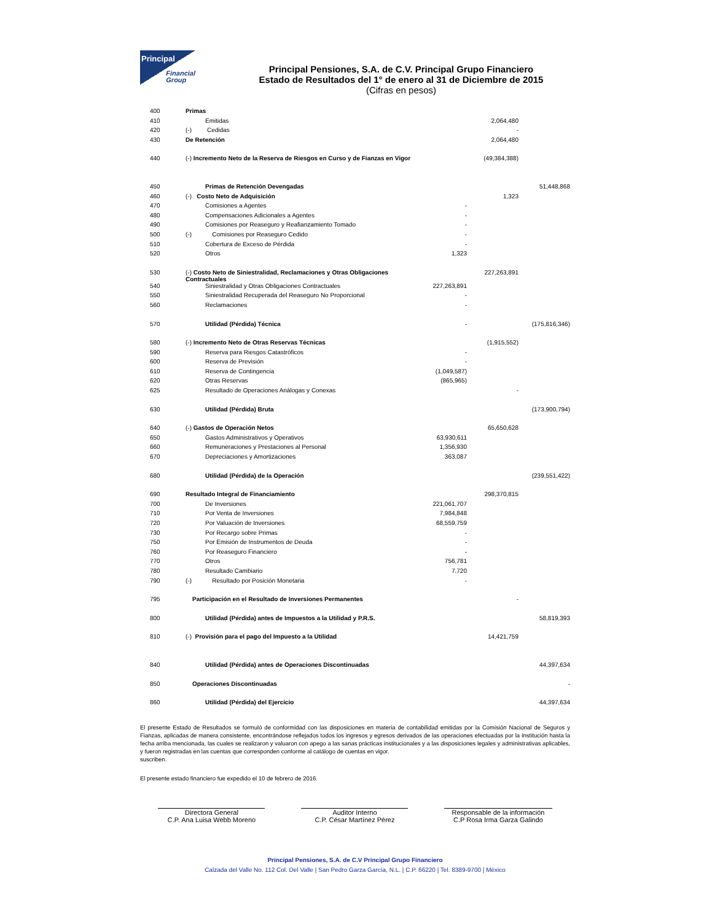Principal
Financial
Group
Principal Pensiones, S.A. de C.V. Principal Grupo Financiero
Estado de Resultados del 1° de enero al 31 de Diciembre de 2015
(Cifras en pesos)
| 400 | Primas | | | |
| 410 | Emitidas | | 2,064,480 | |
| 420 | (-) Cedidas | | - | |
| 430 | De Retención | | 2,064,480 | |
| 440 | (-) Incremento Neto de la Reserva de Riesgos en Curso y de Fianzas en Vigor | | (49,384,388) | |
| 450 | Primas de Retención Devengadas | | | 51,448,868 |
| 460 | (-) Costo Neto de Adquisición | | 1,323 | |
| 470 | Comisiones a Agentes | - | | |
| 480 | Compensaciones Adicionales a Agentes | - | | |
| 490 | Comisiones por Reaseguro y Reafianzamiento Tomado | - | | |
| 500 | (-) Comisiones por Reaseguro Cedido | - | | |
| 510 | Cobertura de Exceso de Pérdida | - | | |
| 520 | Otros | 1,323 | | |
| 530 | (-) Costo Neto de Siniestralidad, Reclamaciones y Otras Obligaciones Contractuales | | 227,263,891 | |
| 540 | Siniestralidad y Otras Obligaciones Contractuales | 227,263,891 | | |
| 550 | Siniestralidad Recuperada del Reaseguro No Proporcional | - | | |
| 560 | Reclamaciones | - | | |
| 570 | Utilidad (Pérdida) Técnica | - | | (175,816,346) |
| 580 | (-) Incremento Neto de Otras Reservas Técnicas | | (1,915,552) | |
| 590 | Reserva para Riesgos Catastróficos | - | | |
| 600 | Reserva de Previsión | - | | |
| 610 | Reserva de Contingencia | (1,049,587) | | |
| 620 | Otras Reservas | (865,965) | | |
| 625 | Resultado de Operaciones Análogas y Conexas | | - | |
| 630 | Utilidad (Pérdida) Bruta | | | (173,900,794) |
| 640 | (-) Gastos de Operación Netos | | 65,650,628 | |
| 650 | Gastos Administrativos y Operativos | 63,930,611 | | |
| 660 | Remuneraciones y Prestaciones al Personal | 1,356,930 | | |
| 670 | Depreciaciones y Amortizaciones | 363,087 | | |
| 680 | Utilidad (Pérdida) de la Operación | | | (239,551,422) |
| 690 | Resultado Integral de Financiamiento | | 298,370,815 | |
| 700 | De Inversiones | 221,061,707 | | |
| 710 | Por Venta de Inversiones | 7,984,848 | | |
| 720 | Por Valuación de Inversiones | 68,559,759 | | |
| 730 | Por Recargo sobre Primas | - | | |
| 750 | Por Emisión de Instrumentos de Deuda | - | | |
| 760 | Por Reaseguro Financiero | - | | |
| 770 | Otros | 756,781 | | |
| 780 | Resultado Cambiario | 7,720 | | |
| 790 | (-) Resultado por Posición Monetaria | - | | |
| 795 | Participación en el Resultado de Inversiones Permanentes | | - | |
| 800 | Utilidad (Pérdida) antes de Impuestos a la Utilidad y P.R.S. | | | 58,819,393 |
| 810 | (-) Provisión para el pago del Impuesto a la Utilidad | | 14,421,759 | |
| 840 | Utilidad (Pérdida) antes de Operaciones Discontinuadas | | | 44,397,634 |
| 850 | Operaciones Discontinuadas | | | - |
| 860 | Utilidad (Pérdida) del Ejercicio | | | 44,397,634 |
El presente Estado de Resultados se formuló de conformidad con las disposiciones en materia de contabilidad emitidas por la Comisión Nacional de Seguros y Fianzas, aplicadas de manera consistente, encontrándose reflejados todos los ingresos y egresos derivados de las operaciones efectuadas por la Institución hasta la fecha arriba mencionada, las cuales se realizaron y valuaron con apego a las sanas prácticas institucionales y a las disposiciones legales y administrativas aplicables, y fueron registradas en las cuentas que corresponden conforme al catálogo de cuentas en vigor.
suscriben.
El presente estado financiero fue expedido el 10 de febrero de 2016.
Directora General
C.P. Ana Luisa Webb Moreno
Auditor Interno
C.P. César Martínez Pérez
Responsable de la información
C.P Rosa Irma Garza Galindo
Principal Pensiones, S.A. de C.V Principal Grupo Financiero
Calzada del Valle No. 112 Col. Del Valle | San Pedro Garza García, N.L. | C.P. 66220 | Tel. 8389-9700 | México